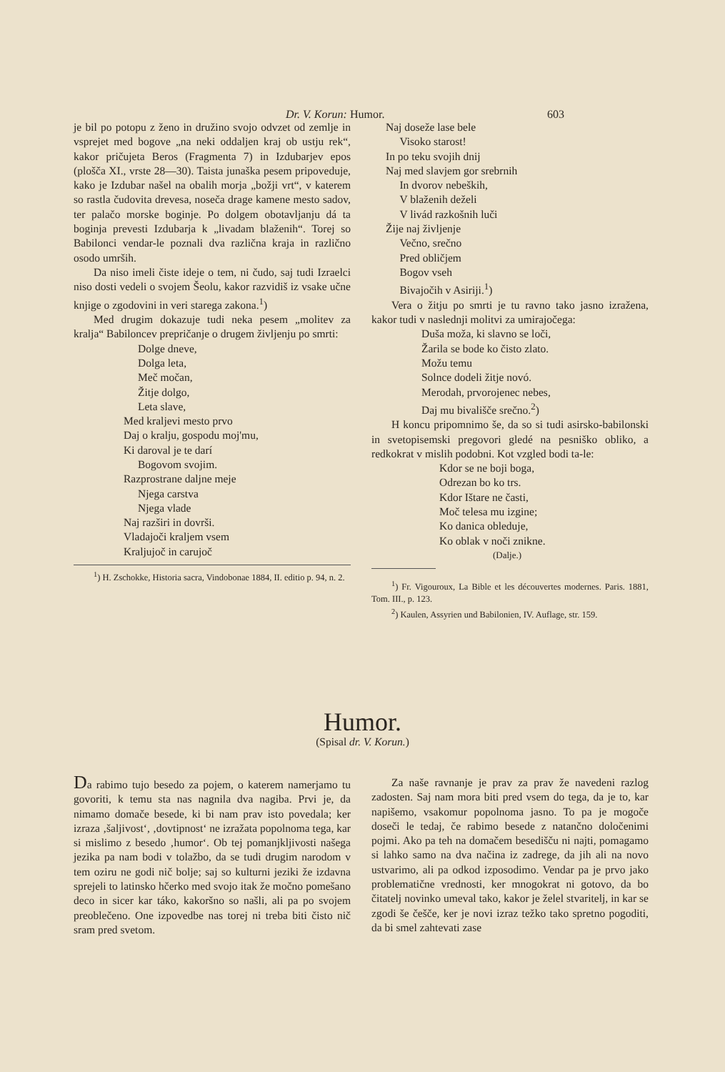Dr. V. Korun: Humor. 603
je bil po potopu z ženo in družino svojo odvzet od zemlje in vsprejet med bogove „na neki oddaljen kraj ob ustju rek“, kakor pričujeta Beros (Fragmenta 7) in Izdubarjev epos (plošča XI., vrste 28—30). Taista junaška pesem pripoveduje, kako je Izdubar našel na obalih morja „božji vrt“, v katerem so rastla čudovita drevesa, noseča drage kamene mesto sadov, ter palačo morske boginje. Po dolgem obotavljanju dá ta boginja prevesti Izdubarja k „livadam blaženih“. Torej so Babilonci vendar-le poznali dva različna kraja in različno osodo umrših.
Da niso imeli čiste ideje o tem, ni čudo, saj tudi Izraelci niso dosti vedeli o svojem Šeolu, kakor razvidiš iz vsake učne knjige o zgodovini in veri starega zakona.<sup>1</sup>)
Med drugim dokazuje tudi neka pesem „molitev za kralja“ Babiloncev prepričanje o drugem življenju po smrti:
Dolge dneve,
Dolga leta,
Meč močan,
Žitje dolgo,
Leta slave,
Med kraljevi mesto prvo
Daj o kralju, gospodu moj'mu,
Ki daroval je te darí
Bogovom svojim.
Razprostrane daljne meje
Njega carstva
Njega vlade
Naj razširi in dovrši.
Vladajoči kraljem vsem
Kraljujoč in carujoč
<sup>1</sup>) H. Zschokke, Historia sacra, Vindobonae 1884, II. editio p. 94, n. 2.
Naj doseže lase bele
Visoko starost!
In po teku svojih dnij
Naj med slavjem gor srebrnih
In dvorov nebeških,
V blaženih deželi
V livád razkošnih luči
Žije naj življenje
Večno, srečno
Pred obličjem
Bogov vseh
Bivajočih v Asiriji.<sup>1</sup>)
Vera o žitju po smrti je tu ravno tako jasno izražena, kakor tudi v naslednji molitvi za umirajočega:
Duša moža, ki slavno se loči,
Žarila se bode ko čisto zlato.
Možu temu
Solnce dodeli žitje novó.
Merodah, prvorojenec nebes,
Daj mu bivališče srečno.<sup>2</sup>)
H koncu pripomnimo še, da so si tudi asirsko-babilonski in svetopisemski pregovori gledé na pesniško obliko, a redkokrat v mislih podobni. Kot vzgled bodi ta-le:
Kdor se ne boji boga,
Odrezan bo ko trs.
Kdor Ištare ne časti,
Moč telesa mu izgine;
Ko danica obleduje,
Ko oblak v noči znikne.
(Dalje.)
<sup>1</sup>) Fr. Vigouroux, La Bible et les découvertes modernes. Paris. 1881, Tom. III., p. 123.
<sup>2</sup>) Kaulen, Assyrien und Babilonien, IV. Auflage, str. 159.
Humor.
(Spisal dr. V. Korun.)
Da rabimo tujo besedo za pojem, o katerem namerjamo tu govoriti, k temu sta nas nagnila dva nagiba. Prvi je, da nimamo domače besede, ki bi nam prav isto povedala; ker izraza ‚šaljivost‘, ‚dovtipnost‘ ne izražata popolnoma tega, kar si mislimo z besedo ‚humor‘. Ob tej pomanjkljivosti našega jezika pa nam bodi v tolažbo, da se tudi drugim narodom v tem oziru ne godi nič bolje; saj so kulturni jeziki že izdavna sprejeli to latinsko hčerko med svojo itak že močno pomešano deco in sicer kar táko, kakoršno so našli, ali pa po svojem preoblečeno. One izpovedbe nas torej ni treba biti čisto nič sram pred svetom.
Za naše ravnanje je prav za prav že navedeni razlog zadosten. Saj nam mora biti pred vsem do tega, da je to, kar napišemo, vsakomur popolnoma jasno. To pa je mogoče doseči le tedaj, če rabimo besede z natančno določenimi pojmi. Ako pa teh na domačem besedišču ni najti, pomagamo si lahko samo na dva načina iz zadrege, da jih ali na novo ustvarimo, ali pa odkod izposodimo. Vendar pa je prvo jako problematične vrednosti, ker mnogokrat ni gotovo, da bo čitatelj novinko umeval tako, kakor je želel stvaritelj, in kar se zgodi še češče, ker je novi izraz težko tako spretno pogoditi, da bi smel zahtevati zase